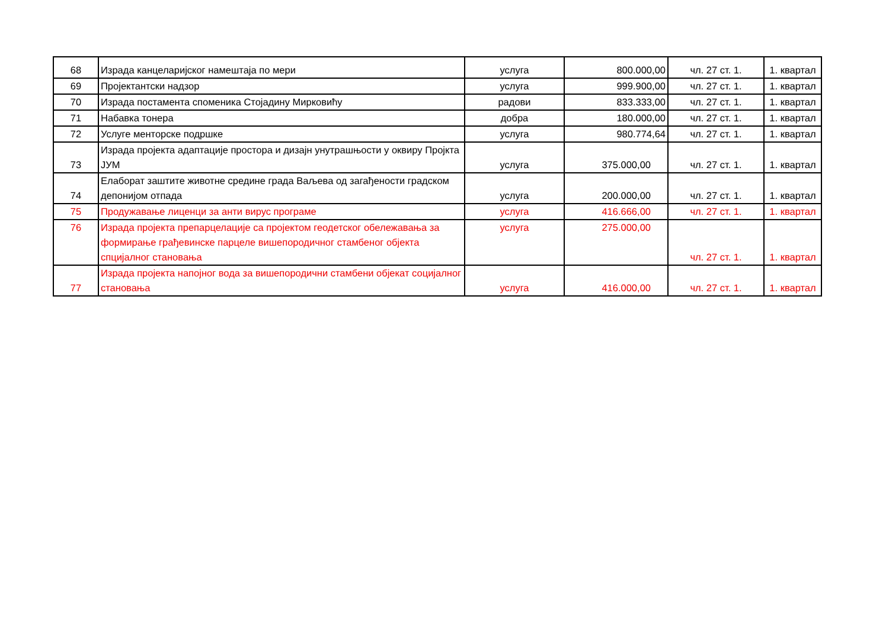| 68 | Израда канцеларијског намештаја по мери | услуга | 800.000,00 | чл. 27 ст. 1. | 1. квартал |
| 69 | Пројектантски надзор | услуга | 999.900,00 | чл. 27 ст. 1. | 1. квартал |
| 70 | Израда постамента споменика Стојадину Мирковићу | радови | 833.333,00 | чл. 27 ст. 1. | 1. квартал |
| 71 | Набавка тонера | добра | 180.000,00 | чл. 27 ст. 1. | 1. квартал |
| 72 | Услуге менторске подршке | услуга | 980.774,64 | чл. 27 ст. 1. | 1. квартал |
| 73 | Израда пројекта адаптације простора и дизајн унутрашњости у оквиру Пројкта ЈУМ | услуга | 375.000,00 | чл. 27 ст. 1. | 1. квартал |
| 74 | Елаборат заштите животне средине града Ваљева од загађености градском депонијом отпада | услуга | 200.000,00 | чл. 27 ст. 1. | 1. квартал |
| 75 | Продужавање лиценци за анти вирус програме | услуга | 416.666,00 | чл. 27 ст. 1. | 1. квартал |
| 76 | Израда пројекта препарцелације са пројектом геодетског обележавања за формирање грађевинске парцеле вишепородичног стамбеног објекта спцијалног становања | услуга | 275.000,00 | чл. 27 ст. 1. | 1. квартал |
| 77 | Израда пројекта напојног вода за вишепородични стамбени објекат социјалног становања | услуга | 416.000,00 | чл. 27 ст. 1. | 1. квартал |